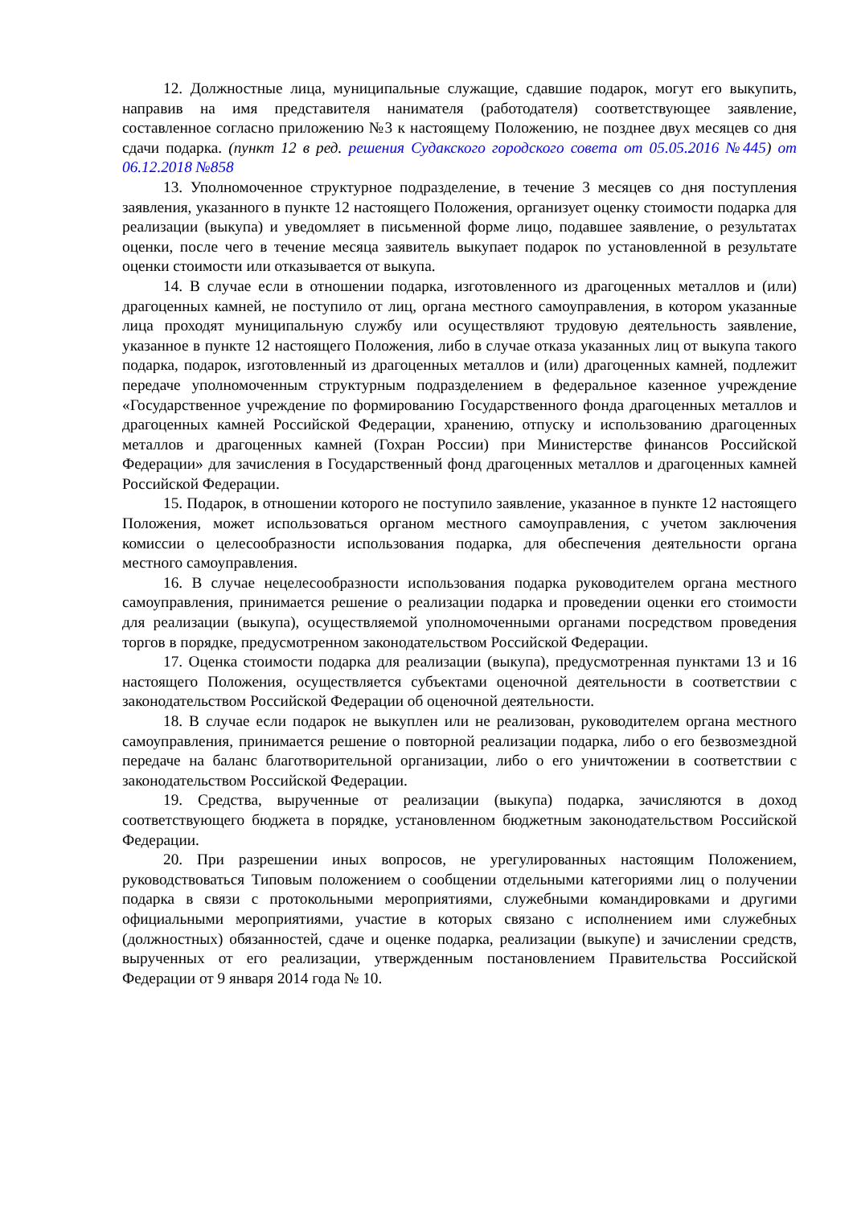12. Должностные лица, муниципальные служащие, сдавшие подарок, могут его выкупить, направив на имя представителя нанимателя (работодателя) соответствующее заявление, составленное согласно приложению №3 к настоящему Положению, не позднее двух месяцев со дня сдачи подарка. (пункт 12 в ред. решения Судакского городского совета от 05.05.2016 №445) от 06.12.2018 №858
13. Уполномоченное структурное подразделение, в течение 3 месяцев со дня поступления заявления, указанного в пункте 12 настоящего Положения, организует оценку стоимости подарка для реализации (выкупа) и уведомляет в письменной форме лицо, подавшее заявление, о результатах оценки, после чего в течение месяца заявитель выкупает подарок по установленной в результате оценки стоимости или отказывается от выкупа.
14. В случае если в отношении подарка, изготовленного из драгоценных металлов и (или) драгоценных камней, не поступило от лиц, органа местного самоуправления, в котором указанные лица проходят муниципальную службу или осуществляют трудовую деятельность заявление, указанное в пункте 12 настоящего Положения, либо в случае отказа указанных лиц от выкупа такого подарка, подарок, изготовленный из драгоценных металлов и (или) драгоценных камней, подлежит передаче уполномоченным структурным подразделением в федеральное казенное учреждение «Государственное учреждение по формированию Государственного фонда драгоценных металлов и драгоценных камней Российской Федерации, хранению, отпуску и использованию драгоценных металлов и драгоценных камней (Гохран России) при Министерстве финансов Российской Федерации» для зачисления в Государственный фонд драгоценных металлов и драгоценных камней Российской Федерации.
15. Подарок, в отношении которого не поступило заявление, указанное в пункте 12 настоящего Положения, может использоваться органом местного самоуправления, с учетом заключения комиссии о целесообразности использования подарка, для обеспечения деятельности органа местного самоуправления.
16. В случае нецелесообразности использования подарка руководителем органа местного самоуправления, принимается решение о реализации подарка и проведении оценки его стоимости для реализации (выкупа), осуществляемой уполномоченными органами посредством проведения торгов в порядке, предусмотренном законодательством Российской Федерации.
17. Оценка стоимости подарка для реализации (выкупа), предусмотренная пунктами 13 и 16 настоящего Положения, осуществляется субъектами оценочной деятельности в соответствии с законодательством Российской Федерации об оценочной деятельности.
18. В случае если подарок не выкуплен или не реализован, руководителем органа местного самоуправления, принимается решение о повторной реализации подарка, либо о его безвозмездной передаче на баланс благотворительной организации, либо о его уничтожении в соответствии с законодательством Российской Федерации.
19. Средства, вырученные от реализации (выкупа) подарка, зачисляются в доход соответствующего бюджета в порядке, установленном бюджетным законодательством Российской Федерации.
20. При разрешении иных вопросов, не урегулированных настоящим Положением, руководствоваться Типовым положением о сообщении отдельными категориями лиц о получении подарка в связи с протокольными мероприятиями, служебными командировками и другими официальными мероприятиями, участие в которых связано с исполнением ими служебных (должностных) обязанностей, сдаче и оценке подарка, реализации (выкупе) и зачислении средств, вырученных от его реализации, утвержденным постановлением Правительства Российской Федерации от 9 января 2014 года № 10.